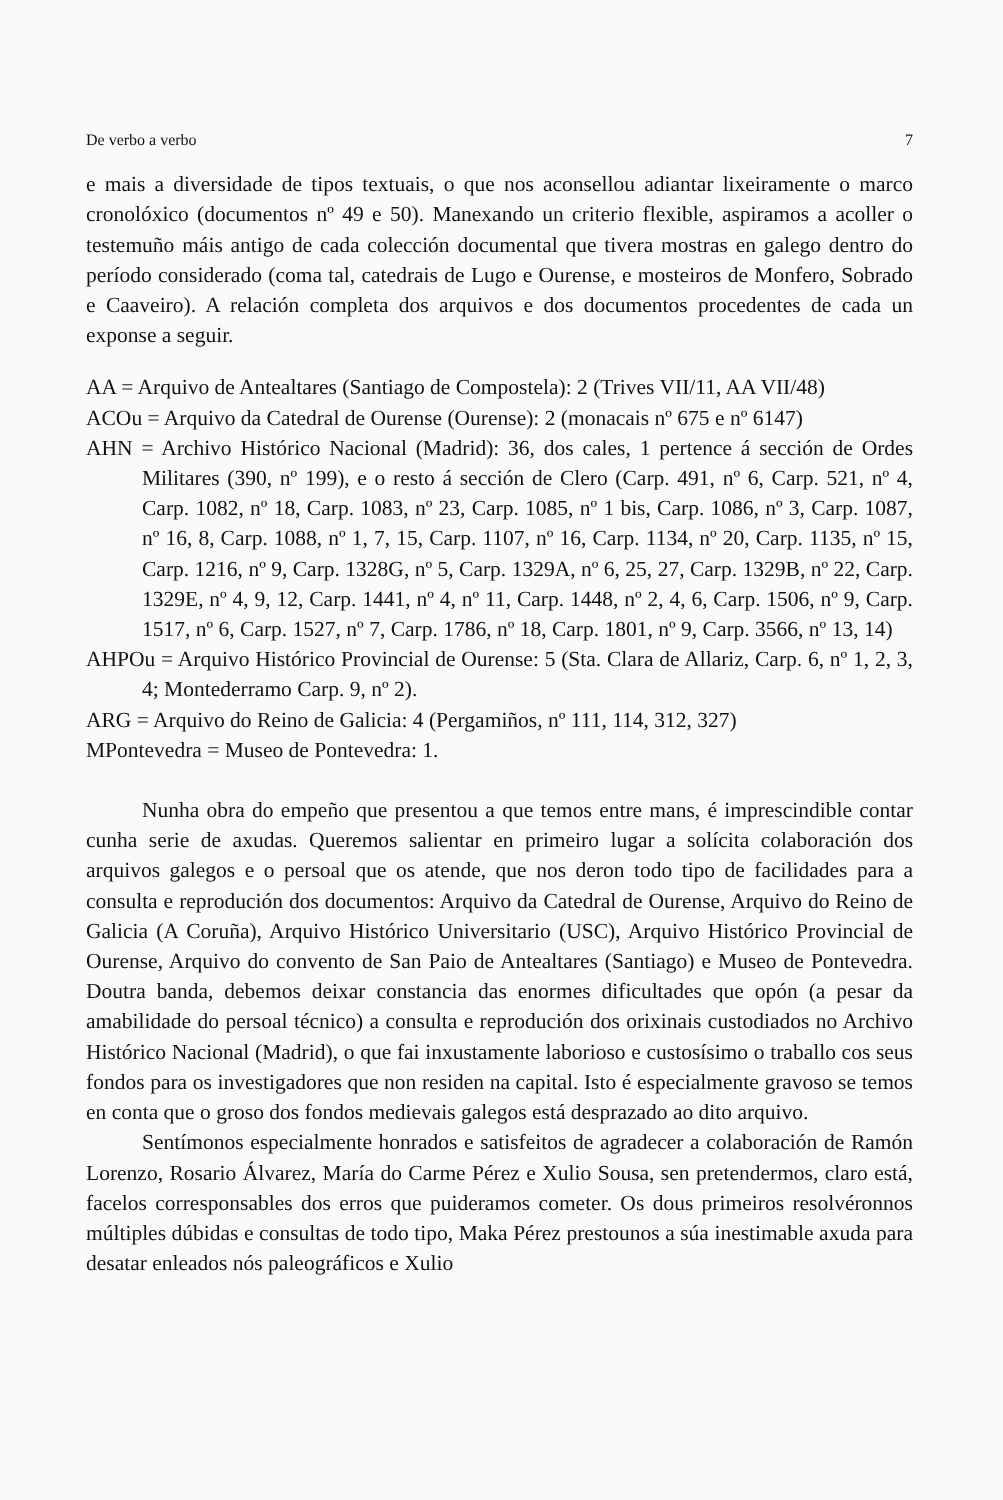De verbo a verbo 7
e mais a diversidade de tipos textuais, o que nos aconsellou adiantar lixeiramente o marco cronolóxico (documentos nº 49 e 50). Manexando un criterio flexible, aspiramos a acoller o testemuño máis antigo de cada colección documental que tivera mostras en galego dentro do período considerado (coma tal, catedrais de Lugo e Ourense, e mosteiros de Monfero, Sobrado e Caaveiro). A relación completa dos arquivos e dos documentos procedentes de cada un exponse a seguir.
AA = Arquivo de Antealtares (Santiago de Compostela): 2 (Trives VII/11, AA VII/48)
ACOu = Arquivo da Catedral de Ourense (Ourense): 2 (monacais nº 675 e nº 6147)
AHN = Archivo Histórico Nacional (Madrid): 36, dos cales, 1 pertence á sección de Ordes Militares (390, nº 199), e o resto á sección de Clero (Carp. 491, nº 6, Carp. 521, nº 4, Carp. 1082, nº 18, Carp. 1083, nº 23, Carp. 1085, nº 1 bis, Carp. 1086, nº 3, Carp. 1087, nº 16, 8, Carp. 1088, nº 1, 7, 15, Carp. 1107, nº 16, Carp. 1134, nº 20, Carp. 1135, nº 15, Carp. 1216, nº 9, Carp. 1328G, nº 5, Carp. 1329A, nº 6, 25, 27, Carp. 1329B, nº 22, Carp. 1329E, nº 4, 9, 12, Carp. 1441, nº 4, nº 11, Carp. 1448, nº 2, 4, 6, Carp. 1506, nº 9, Carp. 1517, nº 6, Carp. 1527, nº 7, Carp. 1786, nº 18, Carp. 1801, nº 9, Carp. 3566, nº 13, 14)
AHPOu = Arquivo Histórico Provincial de Ourense: 5 (Sta. Clara de Allariz, Carp. 6, nº 1, 2, 3, 4; Montederramo Carp. 9, nº 2).
ARG = Arquivo do Reino de Galicia: 4 (Pergamiños, nº 111, 114, 312, 327)
MPontevedra = Museo de Pontevedra: 1.
Nunha obra do empeño que presentou a que temos entre mans, é imprescindible contar cunha serie de axudas. Queremos salientar en primeiro lugar a solícita colaboración dos arquivos galegos e o persoal que os atende, que nos deron todo tipo de facilidades para a consulta e reprodución dos documentos: Arquivo da Catedral de Ourense, Arquivo do Reino de Galicia (A Coruña), Arquivo Histórico Universitario (USC), Arquivo Histórico Provincial de Ourense, Arquivo do convento de San Paio de Antealtares (Santiago) e Museo de Pontevedra. Doutra banda, debemos deixar constancia das enormes dificultades que opón (a pesar da amabilidade do persoal técnico) a consulta e reprodución dos orixinais custodiados no Archivo Histórico Nacional (Madrid), o que fai inxustamente laborioso e custosísimo o traballo cos seus fondos para os investigadores que non residen na capital. Isto é especialmente gravoso se temos en conta que o groso dos fondos medievais galegos está desprazado ao dito arquivo.
Sentímonos especialmente honrados e satisfeitos de agradecer a colaboración de Ramón Lorenzo, Rosario Álvarez, María do Carme Pérez e Xulio Sousa, sen pretendermos, claro está, facelos corresponsables dos erros que puideramos cometer. Os dous primeiros resolvéronnos múltiples dúbidas e consultas de todo tipo, Maka Pérez prestounos a súa inestimable axuda para desatar enleados nós paleográficos e Xulio